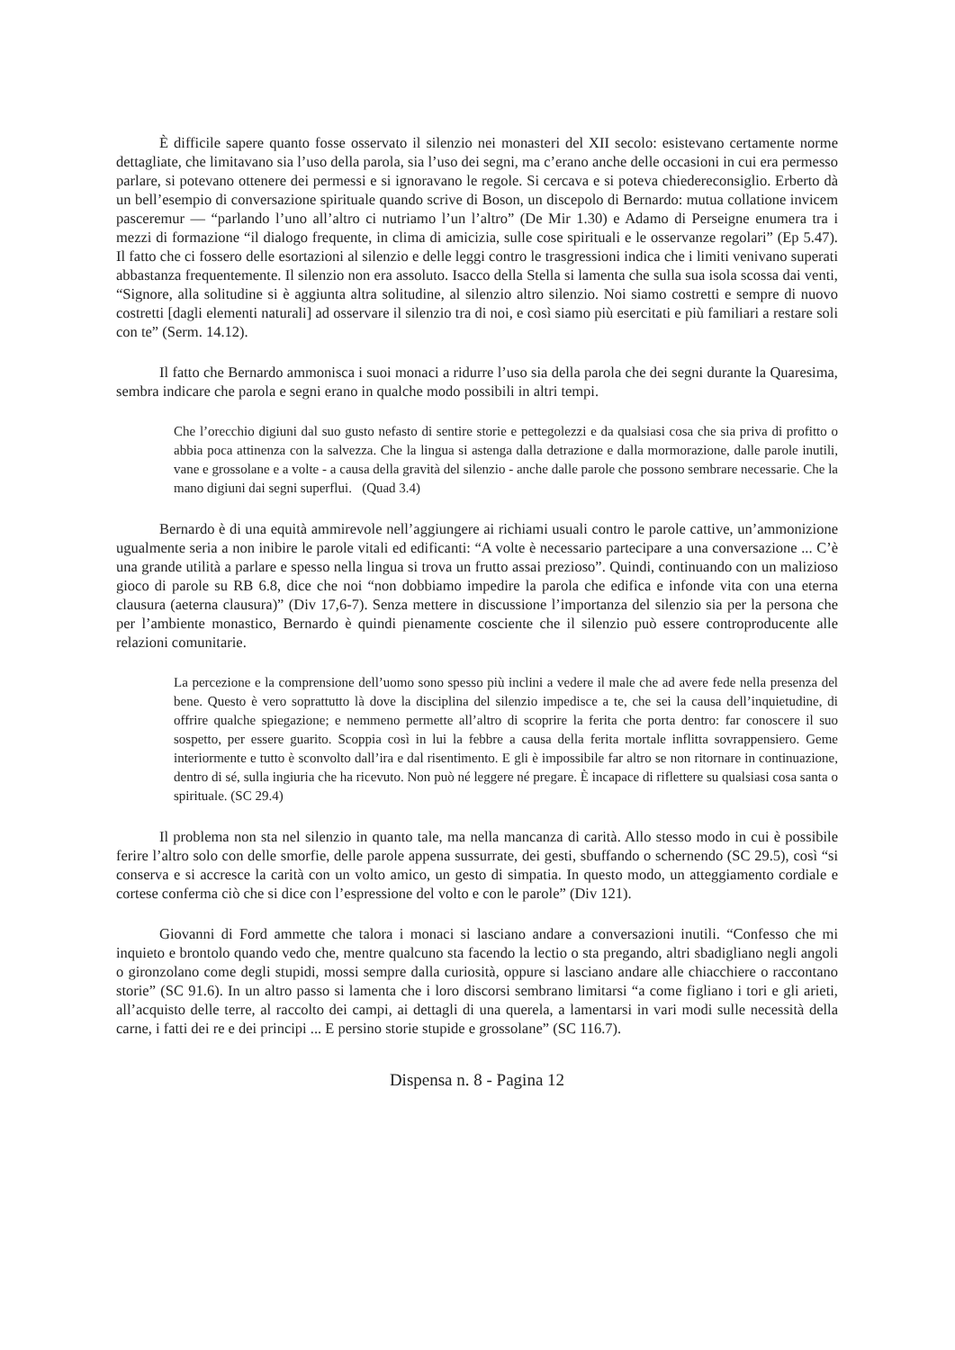È difficile sapere quanto fosse osservato il silenzio nei monasteri del XII secolo: esistevano certamente norme dettagliate, che limitavano sia l’uso della parola, sia l’uso dei segni, ma c’erano anche delle occasioni in cui era permesso parlare, si potevano ottenere dei permessi e si ignoravano le regole. Si cercava e si poteva chiedereconsiglio. Erberto dà un bell’esempio di conversazione spirituale quando scrive di Boson, un discepolo di Bernardo: mutua collatione invicem pasceremur — “parlando l’uno all’altro ci nutriamo l’un l’altro” (De Mir 1.30) e Adamo di Perseigne enumera tra i mezzi di formazione “il dialogo frequente, in clima di amicizia, sulle cose spirituali e le osservanze regolari” (Ep 5.47). Il fatto che ci fossero delle esortazioni al silenzio e delle leggi contro le trasgressioni indica che i limiti venivano superati abbastanza frequentemente. Il silenzio non era assoluto. Isacco della Stella si lamenta che sulla sua isola scossa dai venti, “Signore, alla solitudine si è aggiunta altra solitudine, al silenzio altro silenzio. Noi siamo costretti e sempre di nuovo costretti [dagli elementi naturali] ad osservare il silenzio tra di noi, e così siamo più esercitati e più familiari a restare soli con te” (Serm. 14.12).
Il fatto che Bernardo ammonisca i suoi monaci a ridurre l’uso sia della parola che dei segni durante la Quaresima, sembra indicare che parola e segni erano in qualche modo possibili in altri tempi.
Che l’orecchio digiuni dal suo gusto nefasto di sentire storie e pettegolezzi e da qualsiasi cosa che sia priva di profitto o abbia poca attinenza con la salvezza. Che la lingua si astenga dalla detrazione e dalla mormorazione, dalle parole inutili, vane e grossolane e a volte - a causa della gravità del silenzio - anche dalle parole che possono sembrare necessarie. Che la mano digiuni dai segni superflui. (Quad 3.4)
Bernardo è di una equità ammirevole nell’aggiungere ai richiami usuali contro le parole cattive, un’ammonizione ugualmente seria a non inibire le parole vitali ed edificanti: “A volte è necessario partecipare a una conversazione ... C’è una grande utilità a parlare e spesso nella lingua si trova un frutto assai prezioso”. Quindi, continuando con un malizioso gioco di parole su RB 6.8, dice che noi “non dobbiamo impedire la parola che edifica e infonde vita con una eterna clausura (aeterna clausura)” (Div 17,6-7). Senza mettere in discussione l’importanza del silenzio sia per la persona che per l’ambiente monastico, Bernardo è quindi pienamente cosciente che il silenzio può essere controproducente alle relazioni comunitarie.
La percezione e la comprensione dell’uomo sono spesso più inclini a vedere il male che ad avere fede nella presenza del bene. Questo è vero soprattutto là dove la disciplina del silenzio impedisce a te, che sei la causa dell’inquietudine, di offrire qualche spiegazione; e nemmeno permette all’altro di scoprire la ferita che porta dentro: far conoscere il suo sospetto, per essere guarito. Scoppia così in lui la febbre a causa della ferita mortale inflitta sovrappensiero. Geme interiormente e tutto è sconvolto dall’ira e dal risentimento. E gli è impossibile far altro se non ritornare in continuazione, dentro di sé, sulla ingiuria che ha ricevuto. Non può né leggere né pregare. È incapace di riflettere su qualsiasi cosa santa o spirituale. (SC 29.4)
Il problema non sta nel silenzio in quanto tale, ma nella mancanza di carità. Allo stesso modo in cui è possibile ferire l’altro solo con delle smorfie, delle parole appena sussurrate, dei gesti, sbuffando o schernendo (SC 29.5), così “si conserva e si accresce la carità con un volto amico, un gesto di simpatia. In questo modo, un atteggiamento cordiale e cortese conferma ciò che si dice con l’espressione del volto e con le parole” (Div 121).
Giovanni di Ford ammette che talora i monaci si lasciano andare a conversazioni inutili. “Confesso che mi inquieto e brontolo quando vedo che, mentre qualcuno sta facendo la lectio o sta pregando, altri sbadigliano negli angoli o gironzolano come degli stupidi, mossi sempre dalla curiosità, oppure si lasciano andare alle chiacchiere o raccontano storie” (SC 91.6). In un altro passo si lamenta che i loro discorsi sembrano limitarsi “a come figliano i tori e gli arieti, all’acquisto delle terre, al raccolto dei campi, ai dettagli di una querela, a lamentarsi in vari modi sulle necessità della carne, i fatti dei re e dei principi ... E persino storie stupide e grossolane” (SC 116.7).
Dispensa n. 8 - Pagina 12